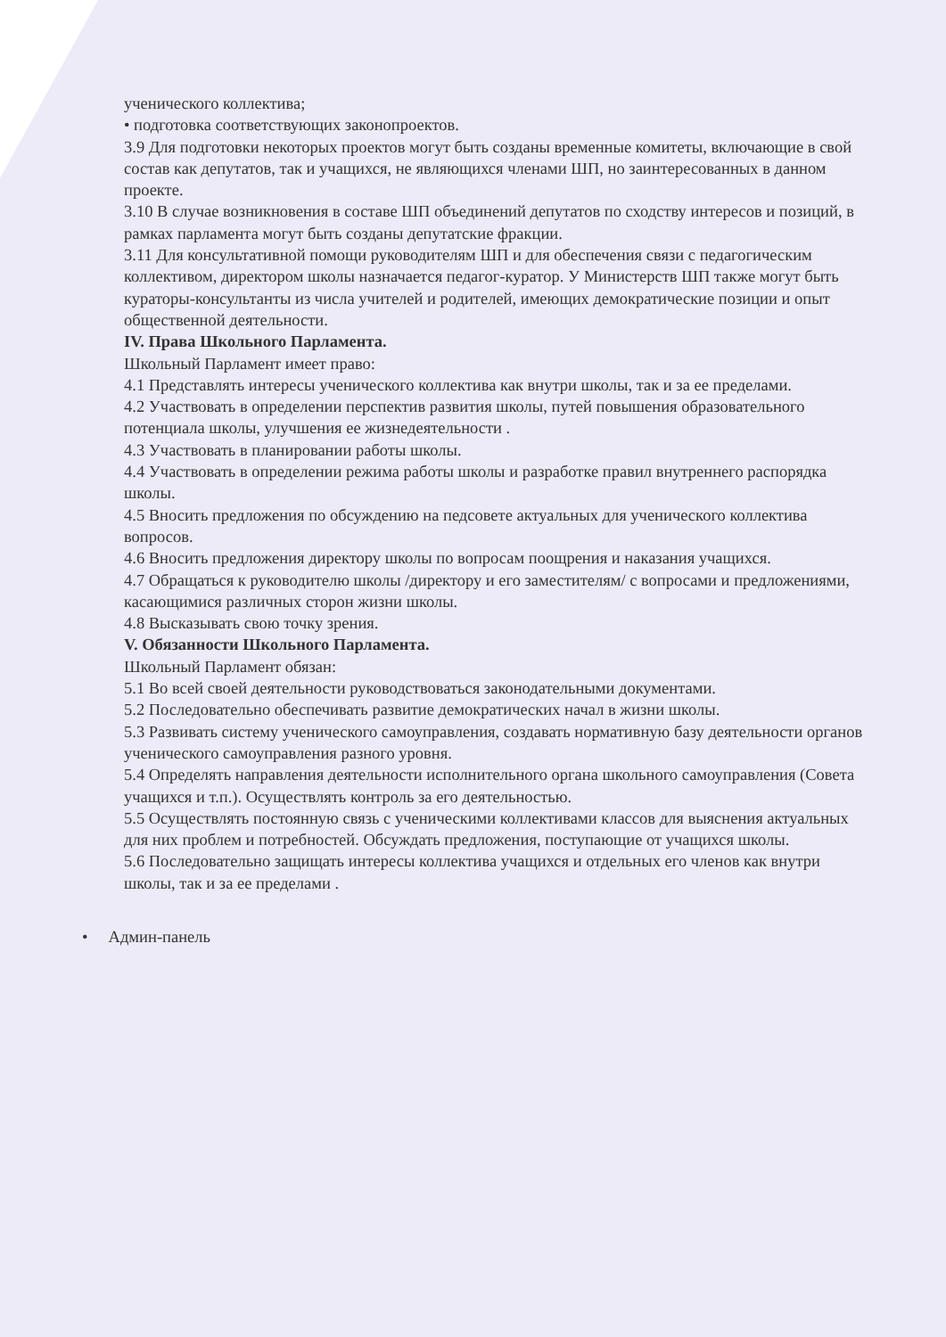ученического коллектива;
• подготовка соответствующих законопроектов.
3.9 Для подготовки некоторых проектов могут быть созданы временные комитеты, включающие в свой состав как депутатов, так и учащихся, не являющихся членами ШП, но заинтересованных в данном проекте.
3.10 В случае возникновения в составе ШП объединений депутатов по сходству интересов и позиций, в рамках парламента могут быть созданы депутатские фракции.
3.11 Для консультативной помощи руководителям ШП и для обеспечения связи с педагогическим коллективом, директором школы назначается педагог-куратор. У Министерств ШП также могут быть кураторы-консультанты из числа учителей и родителей, имеющих демократические позиции и опыт общественной деятельности.
IV. Права Школьного Парламента.
Школьный Парламент имеет право:
4.1 Представлять интересы ученического коллектива как внутри школы, так и за ее пределами.
4.2 Участвовать в определении перспектив развития школы, путей повышения образовательного потенциала школы, улучшения ее жизнедеятельности .
4.3 Участвовать в планировании работы школы.
4.4 Участвовать в определении режима работы школы и разработке правил внутреннего распорядка школы.
4.5 Вносить предложения по обсуждению на педсовете актуальных для ученического коллектива вопросов.
4.6 Вносить предложения директору школы по вопросам поощрения и наказания учащихся.
4.7 Обращаться к руководителю школы /директору и его заместителям/ с вопросами и предложениями, касающимися различных сторон жизни школы.
4.8 Высказывать свою точку зрения.
V. Обязанности Школьного Парламента.
Школьный Парламент обязан:
5.1 Во всей своей деятельности руководствоваться законодательными документами.
5.2 Последовательно обеспечивать развитие демократических начал в жизни школы.
5.3 Развивать систему ученического самоуправления, создавать нормативную базу деятельности органов ученического самоуправления разного уровня.
5.4 Определять направления деятельности исполнительного органа школьного самоуправления (Совета учащихся и т.п.). Осуществлять контроль за его деятельностью.
5.5 Осуществлять постоянную связь с ученическими коллективами классов для выяснения актуальных для них проблем и потребностей. Обсуждать предложения, поступающие от учащихся школы.
5.6 Последовательно защищать интересы коллектива учащихся и отдельных его членов как внутри школы, так и за ее пределами .
• Админ-панель